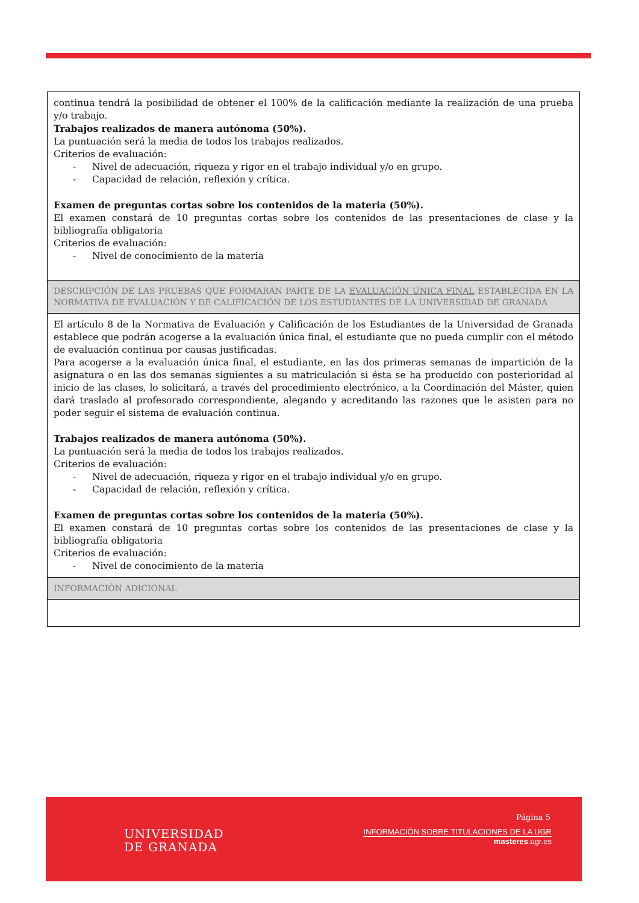| continua tendrá la posibilidad de obtener el 100% de la calificación mediante la realización de una prueba y/o trabajo. Trabajos realizados de manera autónoma (50%). La puntuación será la media de todos los trabajos realizados. Criterios de evaluación: - Nivel de adecuación, riqueza y rigor en el trabajo individual y/o en grupo. - Capacidad de relación, reflexión y crítica. Examen de preguntas cortas sobre los contenidos de la materia (50%). El examen constará de 10 preguntas cortas sobre los contenidos de las presentaciones de clase y la bibliografía obligatoria Criterios de evaluación: - Nivel de conocimiento de la materia |
| DESCRIPCIÓN DE LAS PRUEBAS QUE FORMARÁN PARTE DE LA EVALUACIÓN ÚNICA FINAL ESTABLECIDA EN LA NORMATIVA DE EVALUACIÓN Y DE CALIFICACIÓN DE LOS ESTUDIANTES DE LA UNIVERSIDAD DE GRANADA |
| El artículo 8 de la Normativa de Evaluación y Calificación de los Estudiantes de la Universidad de Granada establece que podrán acogerse a la evaluación única final, el estudiante que no pueda cumplir con el método de evaluación continua por causas justificadas. Para acogerse a la evaluación única final, el estudiante, en las dos primeras semanas de impartición de la asignatura o en las dos semanas siguientes a su matriculación si ésta se ha producido con posterioridad al inicio de las clases, lo solicitará, a través del procedimiento electrónico, a la Coordinación del Máster, quien dará traslado al profesorado correspondiente, alegando y acreditando las razones que le asisten para no poder seguir el sistema de evaluación continua. Trabajos realizados de manera autónoma (50%). La puntuación será la media de todos los trabajos realizados. Criterios de evaluación: - Nivel de adecuación, riqueza y rigor en el trabajo individual y/o en grupo. - Capacidad de relación, reflexión y crítica. Examen de preguntas cortas sobre los contenidos de la materia (50%). El examen constará de 10 preguntas cortas sobre los contenidos de las presentaciones de clase y la bibliografía obligatoria Criterios de evaluación: - Nivel de conocimiento de la materia |
| INFORMACIÓN ADICIONAL |
UNIVERSIDAD
DE GRANADA
Página 5
INFORMACIÓN SOBRE TITULACIONES DE LA UGR
masteres.ugr.es